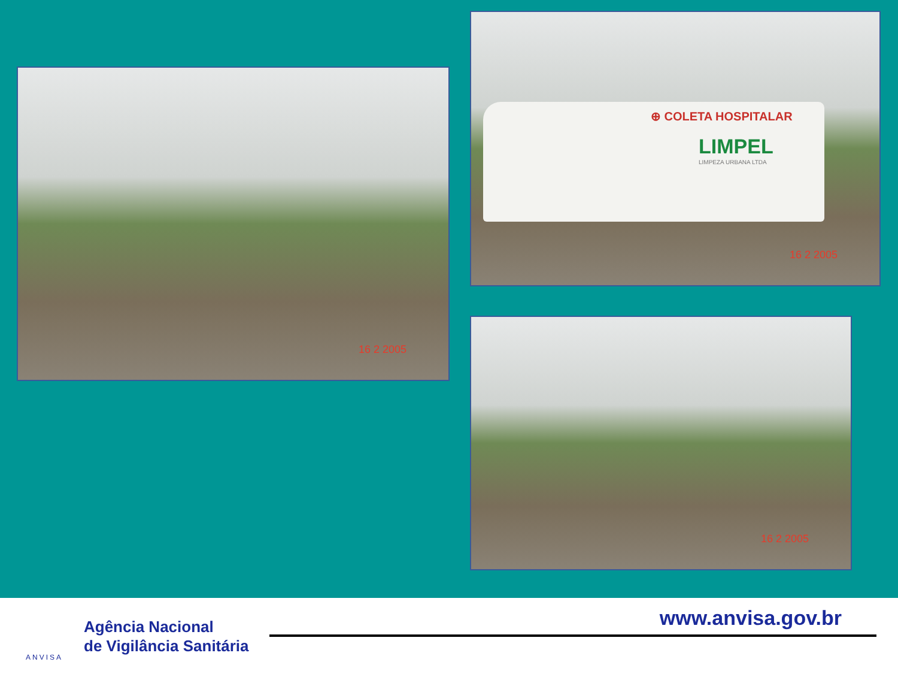16 2 2005
⊕ COLETA HOSPITALAR
LIMPEL
LIMPEZA URBANA LTDA
16 2 2005
16 2 2005
ANVISA
Agência Nacional
de Vigilância Sanitária
www.anvisa.gov.br